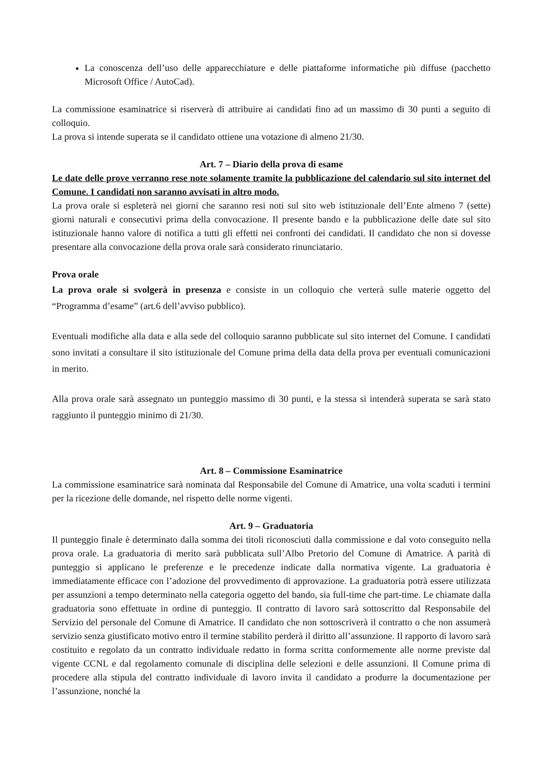La conoscenza dell’uso delle apparecchiature e delle piattaforme informatiche più diffuse (pacchetto Microsoft Office / AutoCad).
La commissione esaminatrice si riserverà di attribuire ai candidati fino ad un massimo di 30 punti a seguito di colloquio.
La prova si intende superata se il candidato ottiene una votazione di almeno 21/30.
Art. 7 – Diario della prova di esame
Le date delle prove verranno rese note solamente tramite la pubblicazione del calendario sul sito internet del Comune. I candidati non saranno avvisati in altro modo.
La prova orale si espleterà nei giorni che saranno resi noti sul sito web istituzionale dell’Ente almeno 7 (sette) giorni naturali e consecutivi prima della convocazione. Il presente bando e la pubblicazione delle date sul sito istituzionale hanno valore di notifica a tutti gli effetti nei confronti dei candidati. Il candidato che non si dovesse presentare alla convocazione della prova orale sarà considerato rinunciatario.
Prova orale
La prova orale si svolgerà in presenza e consiste in un colloquio che verterà sulle materie oggetto del “Programma d’esame” (art.6 dell’avviso pubblico).
Eventuali modifiche alla data e alla sede del colloquio saranno pubblicate sul sito internet del Comune. I candidati sono invitati a consultare il sito istituzionale del Comune prima della data della prova per eventuali comunicazioni in merito.
Alla prova orale sarà assegnato un punteggio massimo di 30 punti, e la stessa si intenderà superata se sarà stato raggiunto il punteggio minimo di 21/30.
Art. 8 – Commissione Esaminatrice
La commissione esaminatrice sarà nominata dal Responsabile del Comune di Amatrice, una volta scaduti i termini per la ricezione delle domande, nel rispetto delle norme vigenti.
Art. 9 – Graduatoria
Il punteggio finale è determinato dalla somma dei titoli riconosciuti dalla commissione e dal voto conseguito nella prova orale. La graduatoria di merito sarà pubblicata sull’Albo Pretorio del Comune di Amatrice. A parità di punteggio si applicano le preferenze e le precedenze indicate dalla normativa vigente. La graduatoria è immediatamente efficace con l’adozione del provvedimento di approvazione. La graduatoria potrà essere utilizzata per assunzioni a tempo determinato nella categoria oggetto del bando, sia full-time che part-time. Le chiamate dalla graduatoria sono effettuate in ordine di punteggio. Il contratto di lavoro sarà sottoscritto dal Responsabile del Servizio del personale del Comune di Amatrice. Il candidato che non sottoscriverà il contratto o che non assumerà servizio senza giustificato motivo entro il termine stabilito perderà il diritto all’assunzione. Il rapporto di lavoro sarà costituito e regolato da un contratto individuale redatto in forma scritta conformemente alle norme previste dal vigente CCNL e dal regolamento comunale di disciplina delle selezioni e delle assunzioni. Il Comune prima di procedere alla stipula del contratto individuale di lavoro invita il candidato a produrre la documentazione per l’assunzione, nonché la